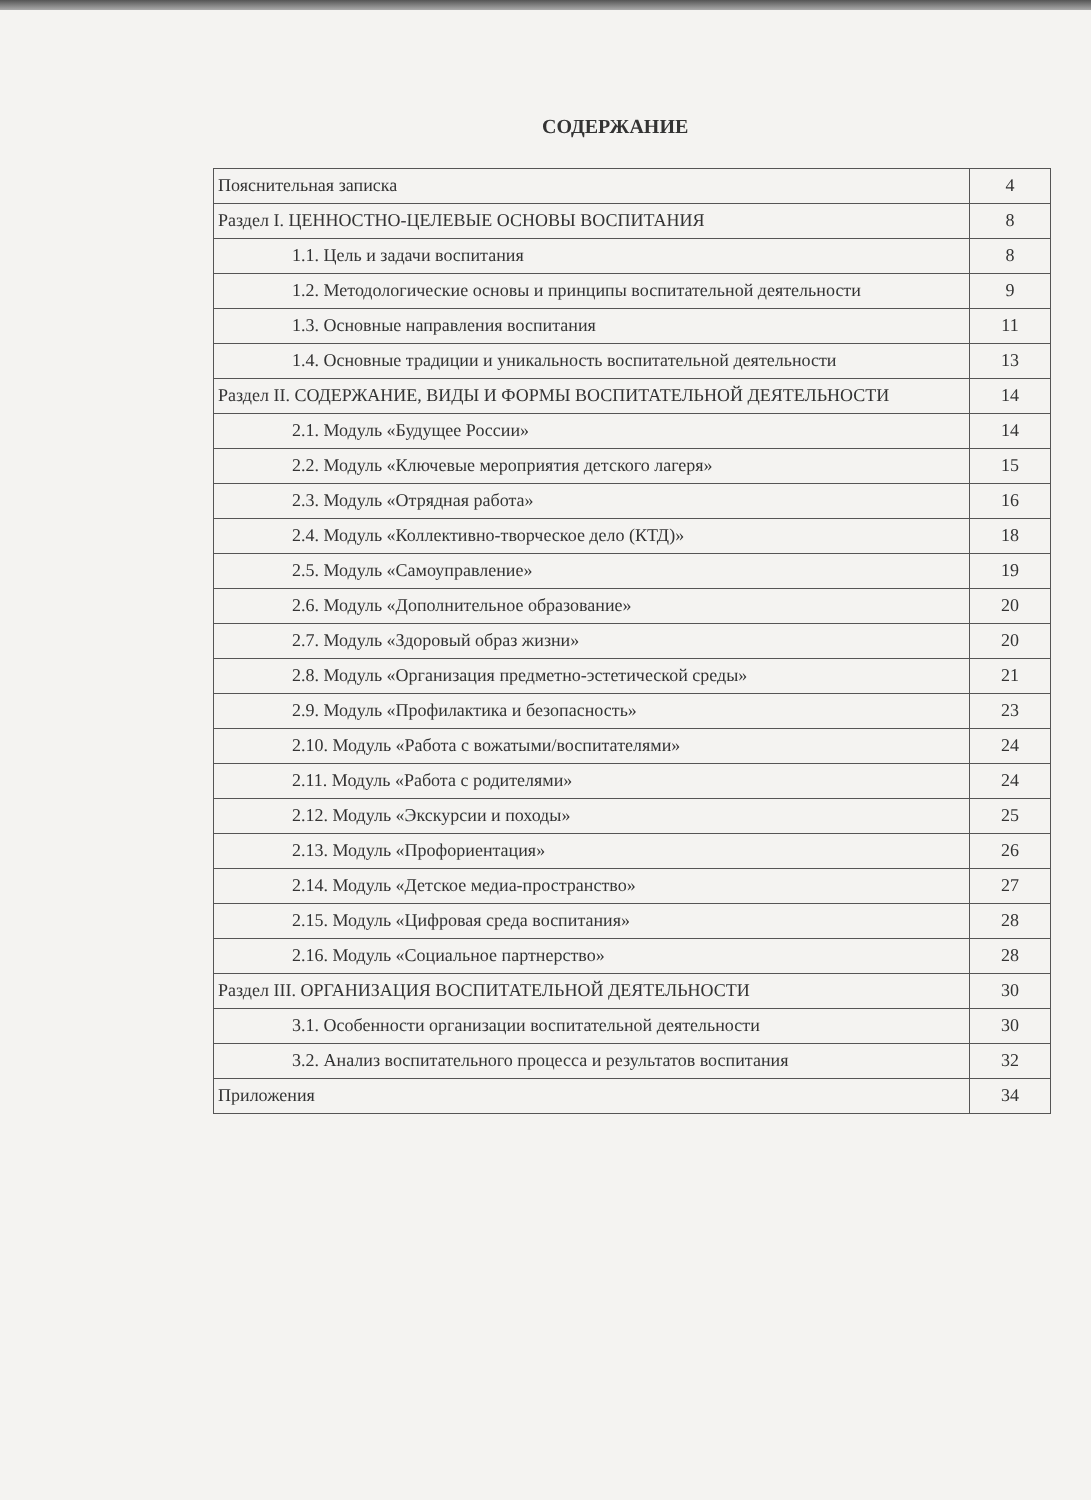СОДЕРЖАНИЕ
| Пояснительная записка | 4 |
| Раздел I. ЦЕННОСТНО-ЦЕЛЕВЫЕ ОСНОВЫ ВОСПИТАНИЯ | 8 |
| 1.1. Цель и задачи воспитания | 8 |
| 1.2. Методологические основы и принципы воспитательной деятельности | 9 |
| 1.3. Основные направления воспитания | 11 |
| 1.4. Основные традиции и уникальность воспитательной деятельности | 13 |
| Раздел II. СОДЕРЖАНИЕ, ВИДЫ И ФОРМЫ ВОСПИТАТЕЛЬНОЙ ДЕЯТЕЛЬНОСТИ | 14 |
| 2.1. Модуль «Будущее России» | 14 |
| 2.2. Модуль «Ключевые мероприятия детского лагеря» | 15 |
| 2.3. Модуль «Отрядная работа» | 16 |
| 2.4. Модуль «Коллективно-творческое дело (КТД)» | 18 |
| 2.5. Модуль «Самоуправление» | 19 |
| 2.6. Модуль «Дополнительное образование» | 20 |
| 2.7. Модуль «Здоровый образ жизни» | 20 |
| 2.8. Модуль «Организация предметно-эстетической среды» | 21 |
| 2.9. Модуль «Профилактика и безопасность» | 23 |
| 2.10. Модуль «Работа с вожатыми/воспитателями» | 24 |
| 2.11. Модуль «Работа с родителями» | 24 |
| 2.12. Модуль «Экскурсии и походы» | 25 |
| 2.13. Модуль «Профориентация» | 26 |
| 2.14. Модуль «Детское медиа-пространство» | 27 |
| 2.15. Модуль «Цифровая среда воспитания» | 28 |
| 2.16. Модуль «Социальное партнерство» | 28 |
| Раздел III. ОРГАНИЗАЦИЯ ВОСПИТАТЕЛЬНОЙ ДЕЯТЕЛЬНОСТИ | 30 |
| 3.1. Особенности организации воспитательной деятельности | 30 |
| 3.2. Анализ воспитательного процесса и результатов воспитания | 32 |
| Приложения | 34 |